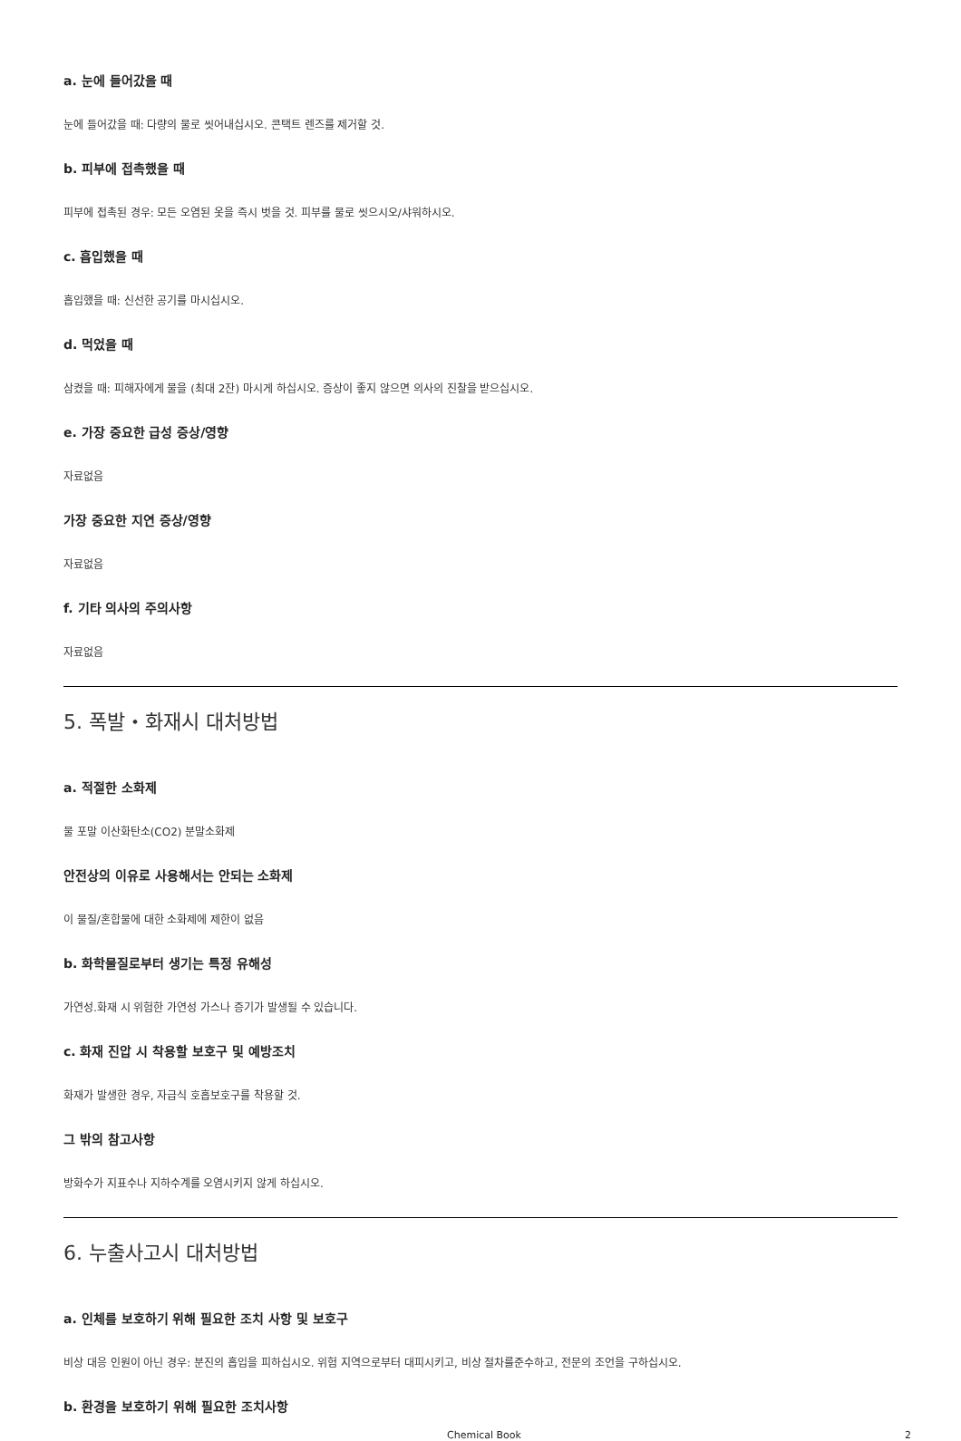a. 눈에 들어갔을 때
눈에 들어갔을 때: 다량의 물로 씻어내십시오. 콘택트 렌즈를 제거할 것.
b. 피부에 접촉했을 때
피부에 접촉된 경우: 모든 오염된 옷을 즉시 벗을 것. 피부를 물로 씻으시오/샤워하시오.
c. 흡입했을 때
흡입했을 때: 신선한 공기를 마시십시오.
d. 먹었을 때
삼켰을 때: 피해자에게 물을 (최대 2잔) 마시게 하십시오. 증상이 좋지 않으면 의사의 진찰을 받으십시오.
e. 가장 중요한 급성 증상/영향
자료없음
가장 중요한 지연 증상/영향
자료없음
f. 기타 의사의 주의사항
자료없음
5. 폭발・화재시 대처방법
a. 적절한 소화제
물 포말 이산화탄소(CO2) 분말소화제
안전상의 이유로 사용해서는 안되는 소화제
이 물질/혼합물에 대한 소화제에 제한이 없음
b. 화학물질로부터 생기는 특정 유해성
가연성.화재 시 위험한 가연성 가스나 증기가 발생될 수 있습니다.
c. 화재 진압 시 착용할 보호구 및 예방조치
화재가 발생한 경우, 자급식 호흡보호구를 착용할 것.
그 밖의 참고사항
방화수가 지표수나 지하수계를 오염시키지 않게 하십시오.
6. 누출사고시 대처방법
a. 인체를 보호하기 위해 필요한 조치 사항 및 보호구
비상 대응 인원이 아닌 경우: 분진의 흡입을 피하십시오. 위험 지역으로부터 대피시키고, 비상 절차를준수하고, 전문의 조언을 구하십시오.
b. 환경을 보호하기 위해 필요한 조치사항
Chemical Book 2